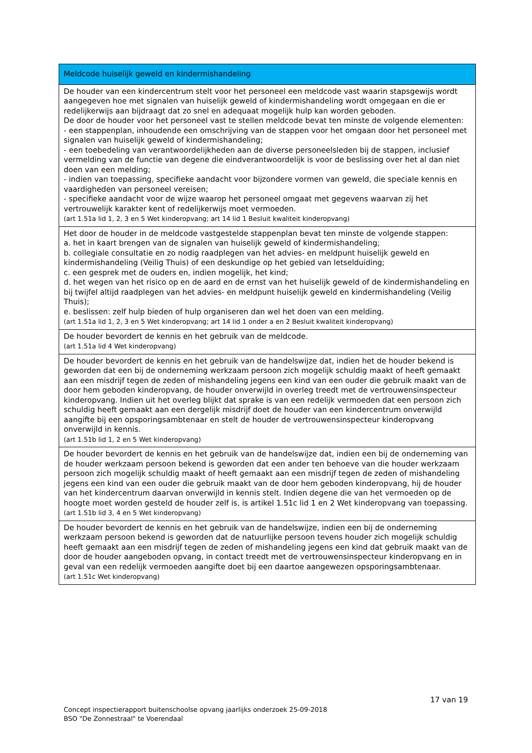| Meldcode huiselijk geweld en kindermishandeling |
| --- |
| De houder van een kindercentrum stelt voor het personeel een meldcode vast waarin stapsgewijs wordt aangegeven hoe met signalen van huiselijk geweld of kindermishandeling wordt omgegaan en die er redelijkerwijs aan bijdraagt dat zo snel en adequaat mogelijk hulp kan worden geboden. De door de houder voor het personeel vast te stellen meldcode bevat ten minste de volgende elementen: - een stappenplan, inhoudende een omschrijving van de stappen voor het omgaan door het personeel met signalen van huiselijk geweld of kindermishandeling; - een toebedeling van verantwoordelijkheden aan de diverse personeelsleden bij de stappen, inclusief vermelding van de functie van degene die eindverantwoordelijk is voor de beslissing over het al dan niet doen van een melding; - indien van toepassing, specifieke aandacht voor bijzondere vormen van geweld, die speciale kennis en vaardigheden van personeel vereisen; - specifieke aandacht voor de wijze waarop het personeel omgaat met gegevens waarvan zij het vertrouwelijk karakter kent of redelijkerwijs moet vermoeden. (art 1.51a lid 1, 2, 3 en 5 Wet kinderopvang; art 14 lid 1 Besluit kwaliteit kinderopvang) |
| Het door de houder in de meldcode vastgestelde stappenplan bevat ten minste de volgende stappen: a. het in kaart brengen van de signalen van huiselijk geweld of kindermishandeling; b. collegiale consultatie en zo nodig raadplegen van het advies- en meldpunt huiselijk geweld en kindermishandeling (Veilig Thuis) of een deskundige op het gebied van letselduiding; c. een gesprek met de ouders en, indien mogelijk, het kind; d. het wegen van het risico op en de aard en de ernst van het huiselijk geweld of de kindermishandeling en bij twijfel altijd raadplegen van het advies- en meldpunt huiselijk geweld en kindermishandeling (Veilig Thuis); e. beslissen: zelf hulp bieden of hulp organiseren dan wel het doen van een melding. (art 1.51a lid 1, 2, 3 en 5 Wet kinderopvang; art 14 lid 1 onder a en 2 Besluit kwaliteit kinderopvang) |
| De houder bevordert de kennis en het gebruik van de meldcode. (art 1.51a lid 4 Wet kinderopvang) |
| De houder bevordert de kennis en het gebruik van de handelswijze dat, indien het de houder bekend is geworden dat een bij de onderneming werkzaam persoon zich mogelijk schuldig maakt of heeft gemaakt aan een misdrijf tegen de zeden of mishandeling jegens een kind van een ouder die gebruik maakt van de door hem geboden kinderopvang, de houder onverwijld in overleg treedt met de vertrouwensinspecteur kinderopvang. Indien uit het overleg blijkt dat sprake is van een redelijk vermoeden dat een persoon zich schuldig heeft gemaakt aan een dergelijk misdrijf doet de houder van een kindercentrum onverwijld aangifte bij een opsporingsambtenaar en stelt de houder de vertrouwensinspecteur kinderopvang onverwijld in kennis. (art 1.51b lid 1, 2 en 5 Wet kinderopvang) |
| De houder bevordert de kennis en het gebruik van de handelswijze dat, indien een bij de onderneming van de houder werkzaam persoon bekend is geworden dat een ander ten behoeve van die houder werkzaam persoon zich mogelijk schuldig maakt of heeft gemaakt aan een misdrijf tegen de zeden of mishandeling jegens een kind van een ouder die gebruik maakt van de door hem geboden kinderopvang, hij de houder van het kindercentrum daarvan onverwijld in kennis stelt. Indien degene die van het vermoeden op de hoogte moet worden gesteld de houder zelf is, is artikel 1.51c lid 1 en 2 Wet kinderopvang van toepassing. (art 1.51b lid 3, 4 en 5 Wet kinderopvang) |
| De houder bevordert de kennis en het gebruik van de handelswijze, indien een bij de onderneming werkzaam persoon bekend is geworden dat de natuurlijke persoon tevens houder zich mogelijk schuldig heeft gemaakt aan een misdrijf tegen de zeden of mishandeling jegens een kind dat gebruik maakt van de door de houder aangeboden opvang, in contact treedt met de vertrouwensinspecteur kinderopvang en in geval van een redelijk vermoeden aangifte doet bij een daartoe aangewezen opsporingsambtenaar. (art 1.51c Wet kinderopvang) |
17 van 19
Concept inspectierapport buitenschoolse opvang jaarlijks onderzoek 25-09-2018
BSO "De Zonnestraal" te Voerendaal